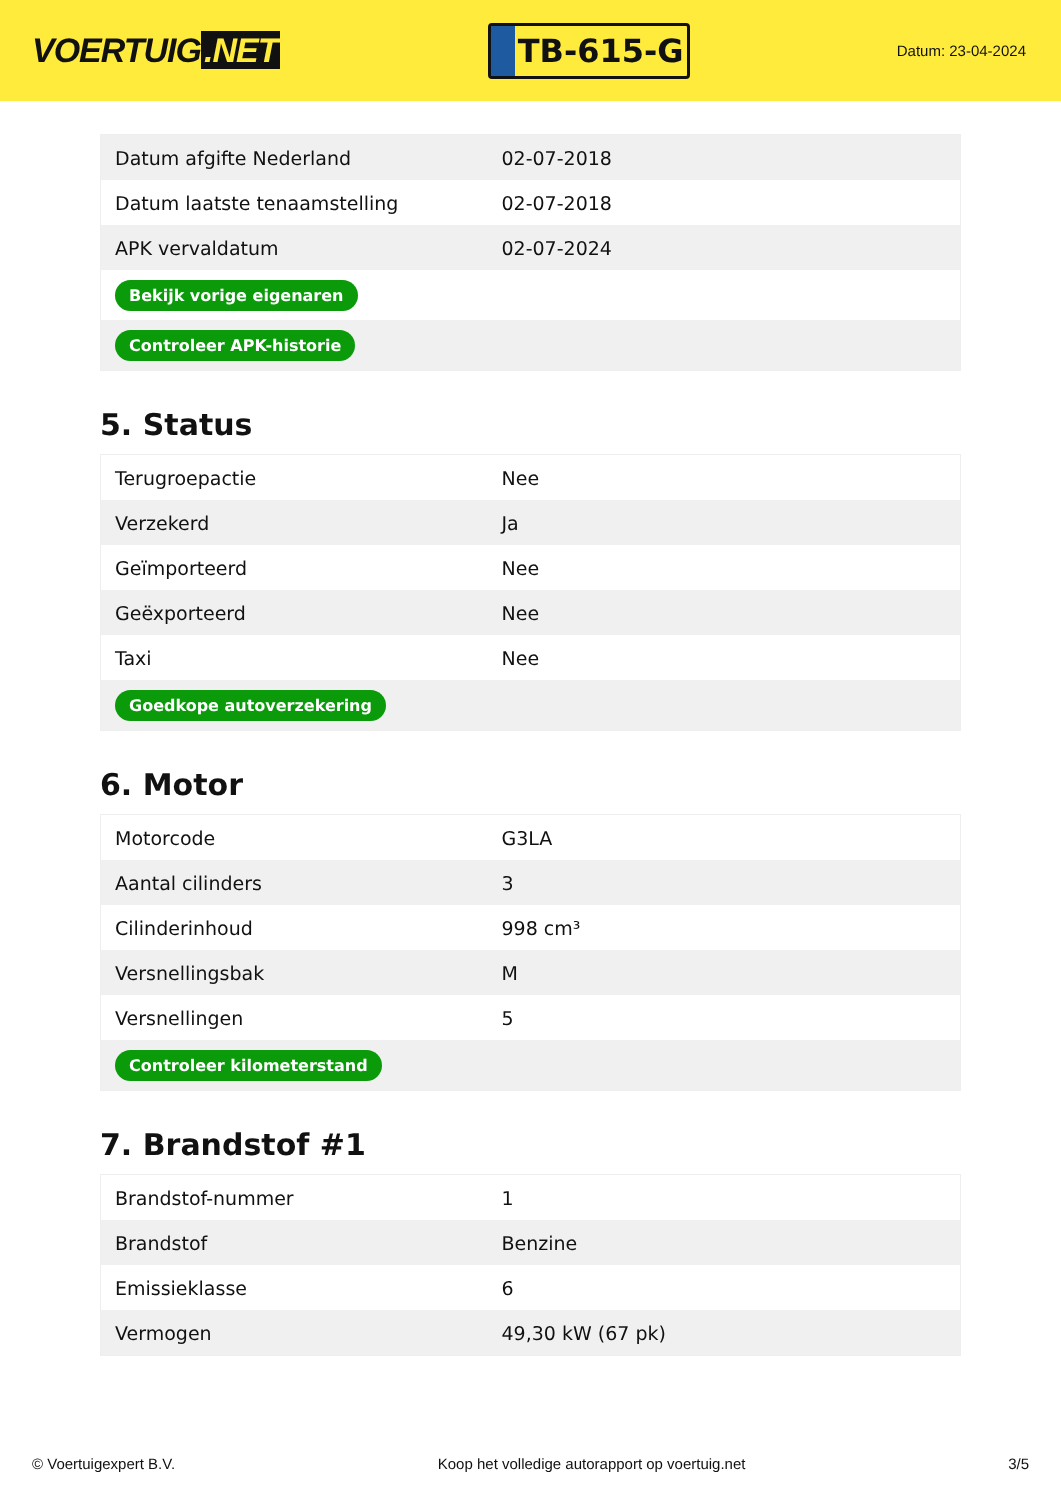VOERTUIG.NET
TB-615-G
Datum: 23-04-2024
| Datum afgifte Nederland | 02-07-2018 |
| Datum laatste tenaamstelling | 02-07-2018 |
| APK vervaldatum | 02-07-2024 |
| Bekijk vorige eigenaren | |
| Controleer APK-historie | |
5. Status
| Terugroepactie | Nee |
| Verzekerd | Ja |
| Geïmporteerd | Nee |
| Geëxporteerd | Nee |
| Taxi | Nee |
| Goedkope autoverzekering | |
6. Motor
| Motorcode | G3LA |
| Aantal cilinders | 3 |
| Cilinderinhoud | 998 cm³ |
| Versnellingsbak | M |
| Versnellingen | 5 |
| Controleer kilometerstand | |
7. Brandstof #1
| Brandstof-nummer | 1 |
| Brandstof | Benzine |
| Emissieklasse | 6 |
| Vermogen | 49,30 kW (67 pk) |
© Voertuigexpert B.V. Koop het volledige autorapport op voertuig.net 3/5